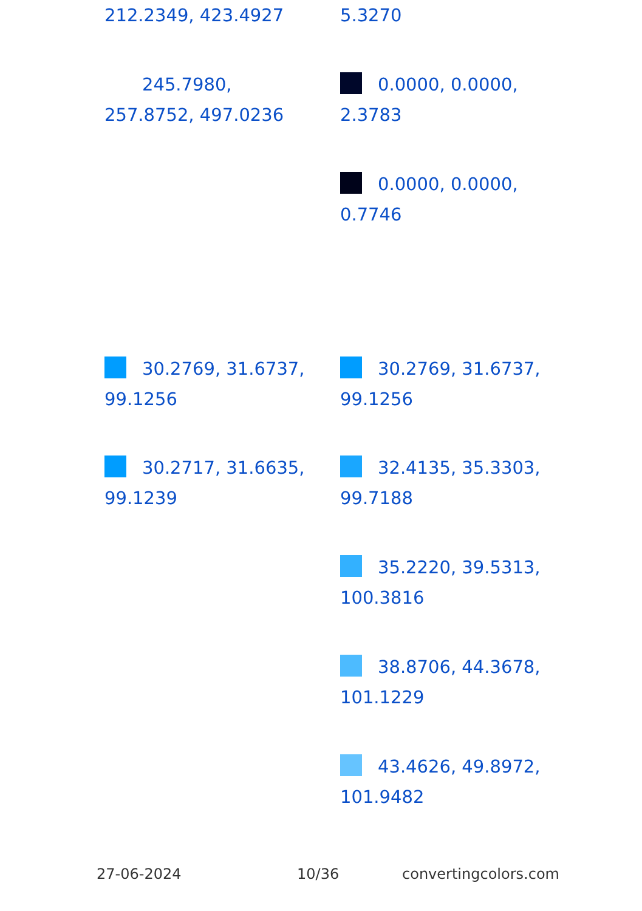212.2349, 423.4927 5.3270
245.7980, 257.8752, 497.0236
0.0000, 0.0000, 2.3783
0.0000, 0.0000, 0.7746
30.2769, 31.6737, 99.1256
30.2769, 31.6737, 99.1256
30.2717, 31.6635, 99.1239
32.4135, 35.3303, 99.7188
35.2220, 39.5313, 100.3816
38.8706, 44.3678, 101.1229
43.4626, 49.8972, 101.9482
27-06-2024 10/36 convertingcolors.com